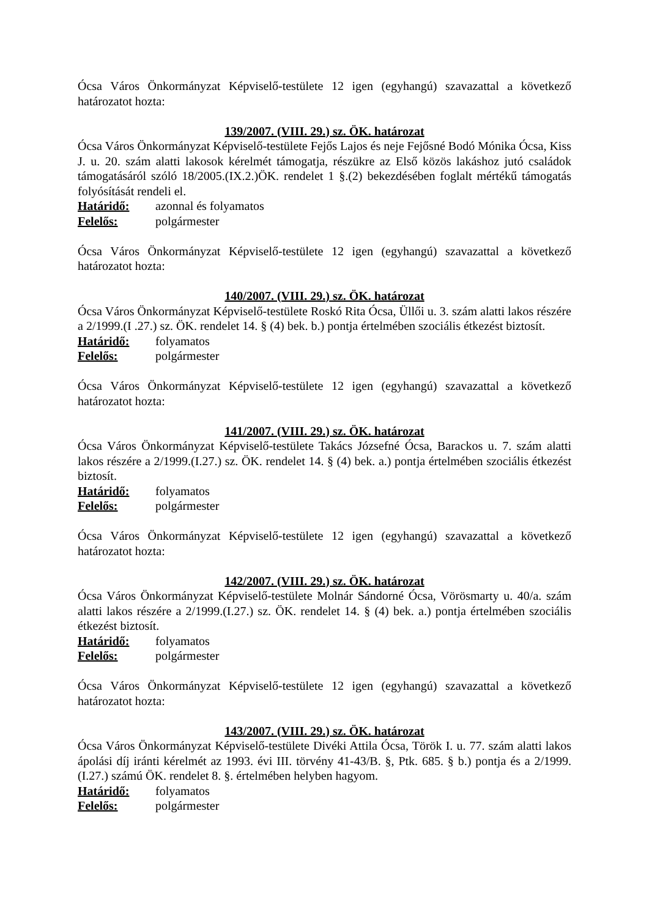Ócsa Város Önkormányzat Képviselő-testülete 12 igen (egyhangú) szavazattal a következő határozatot hozta:
139/2007. (VIII. 29.) sz. ÖK. határozat
Ócsa Város Önkormányzat Képviselő-testülete Fejős Lajos és neje Fejősné Bodó Mónika Ócsa, Kiss J. u. 20. szám alatti lakosok kérelmét támogatja, részükre az Első közös lakáshoz jutó családok támogatásáról szóló 18/2005.(IX.2.)ÖK. rendelet 1 §.(2) bekezdésében foglalt mértékű támogatás folyósítását rendeli el.
Határidő: azonnal és folyamatos
Felelős: polgármester
Ócsa Város Önkormányzat Képviselő-testülete 12 igen (egyhangú) szavazattal a következő határozatot hozta:
140/2007. (VIII. 29.) sz. ÖK. határozat
Ócsa Város Önkormányzat Képviselő-testülete Roskó Rita Ócsa, Üllői u. 3. szám alatti lakos részére a 2/1999.(I .27.) sz. ÖK. rendelet 14. § (4) bek. b.) pontja értelmében szociális étkezést biztosít.
Határidő: folyamatos
Felelős: polgármester
Ócsa Város Önkormányzat Képviselő-testülete 12 igen (egyhangú) szavazattal a következő határozatot hozta:
141/2007. (VIII. 29.) sz. ÖK. határozat
Ócsa Város Önkormányzat Képviselő-testülete Takács Józsefné Ócsa, Barackos u. 7. szám alatti lakos részére a 2/1999.(I.27.) sz. ÖK. rendelet 14. § (4) bek. a.) pontja értelmében szociális étkezést biztosít.
Határidő: folyamatos
Felelős: polgármester
Ócsa Város Önkormányzat Képviselő-testülete 12 igen (egyhangú) szavazattal a következő határozatot hozta:
142/2007. (VIII. 29.) sz. ÖK. határozat
Ócsa Város Önkormányzat Képviselő-testülete Molnár Sándorné Ócsa, Vörösmarty u. 40/a. szám alatti lakos részére a 2/1999.(I.27.) sz. ÖK. rendelet 14. § (4) bek. a.) pontja értelmében szociális étkezést biztosít.
Határidő: folyamatos
Felelős: polgármester
Ócsa Város Önkormányzat Képviselő-testülete 12 igen (egyhangú) szavazattal a következő határozatot hozta:
143/2007. (VIII. 29.) sz. ÖK. határozat
Ócsa Város Önkormányzat Képviselő-testülete Divéki Attila Ócsa, Török I. u. 77. szám alatti lakos ápolási díj iránti kérelmét az 1993. évi III. törvény 41-43/B. §, Ptk. 685. § b.) pontja és a 2/1999.(I.27.) számú ÖK. rendelet 8. §. értelmében helyben hagyom.
Határidő: folyamatos
Felelős: polgármester